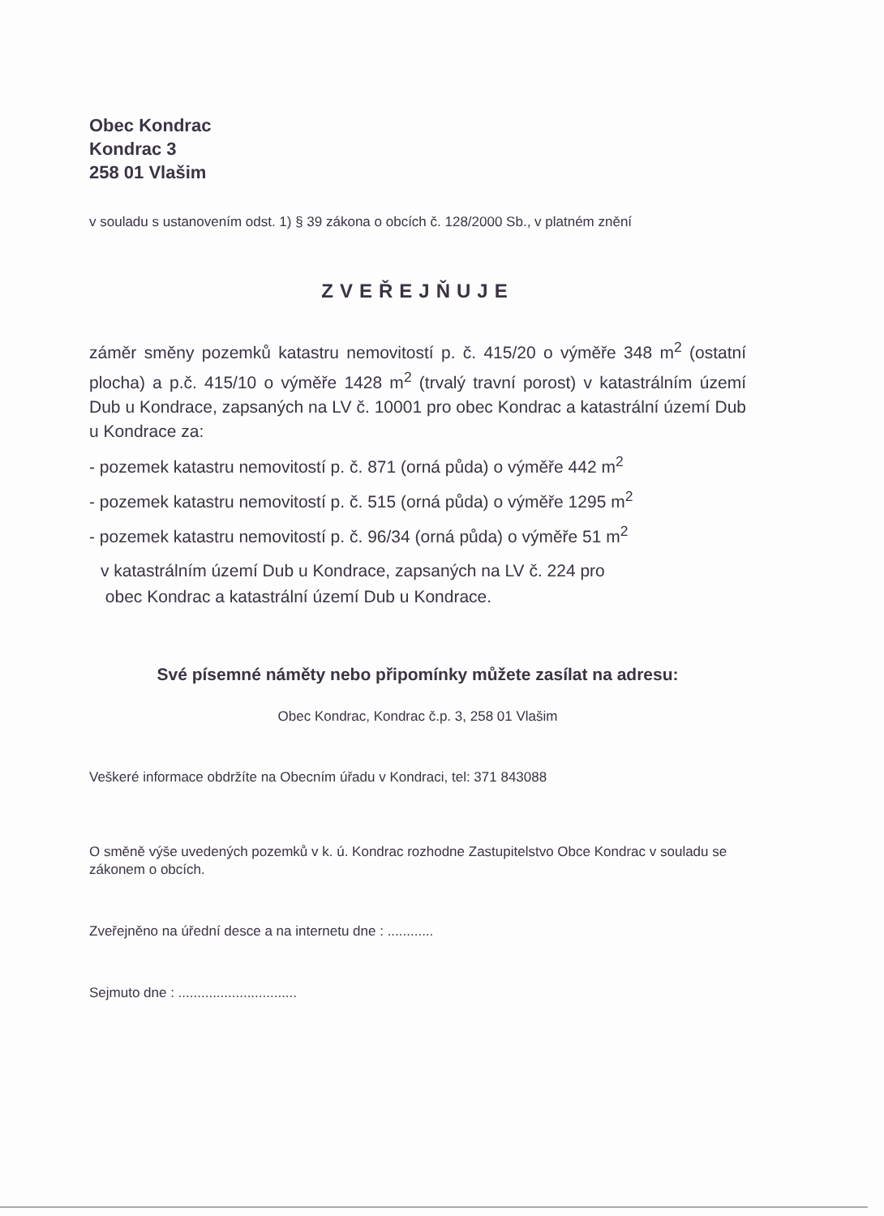Obec Kondrac
Kondrac 3
258 01 Vlašim
v souladu s ustanovením odst. 1) § 39 zákona o obcích č. 128/2000 Sb., v platném znění
ZVEŘEJŇUJE
záměr směny pozemků katastru nemovitostí p. č. 415/20 o výměře 348 m<sup>2</sup> (ostatní plocha) a p.č. 415/10 o výměře 1428 m<sup>2</sup> (trvalý travní porost) v katastrálním území Dub u Kondrace, zapsaných na LV č. 10001 pro obec Kondrac a katastrální území Dub u Kondrace za:
- pozemek katastru nemovitostí p. č. 871 (orná půda) o výměře 442 m<sup>2</sup>
- pozemek katastru nemovitostí p. č. 515 (orná půda) o výměře 1295 m<sup>2</sup>
- pozemek katastru nemovitostí p. č. 96/34 (orná půda) o výměře 51 m<sup>2</sup>
v katastrálním území Dub u Kondrace, zapsaných na LV č. 224 pro
obec Kondrac a katastrální území Dub u Kondrace.
Své písemné náměty nebo připomínky můžete zasílat na adresu:
Obec Kondrac, Kondrac č.p. 3, 258 01 Vlašim
Veškeré informace obdržíte na Obecním úřadu v Kondraci, tel: 371 843088
O směně výše uvedených pozemků v k. ú. Kondrac rozhodne Zastupitelstvo Obce Kondrac v souladu se zákonem o obcích.
Zveřejněno na úřední desce a na internetu dne : ............
Sejmuto dne : ...............................